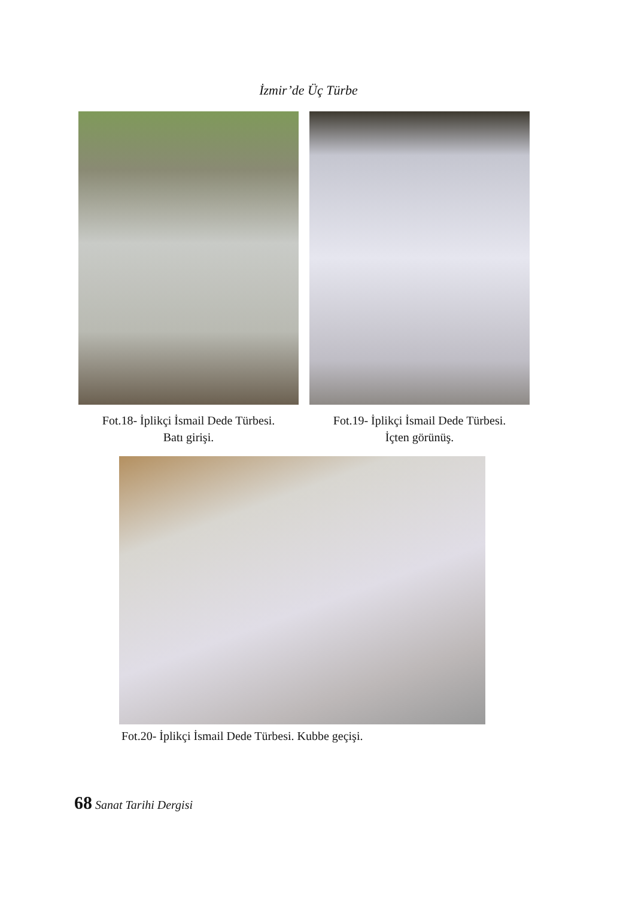İzmir’de Üç Türbe
Fot.18- İplikçi İsmail Dede Türbesi.
Batı girişi.
Fot.19- İplikçi İsmail Dede Türbesi.
İçten görünüş.
Fot.20- İplikçi İsmail Dede Türbesi. Kubbe geçişi.
68 Sanat Tarihi Dergisi